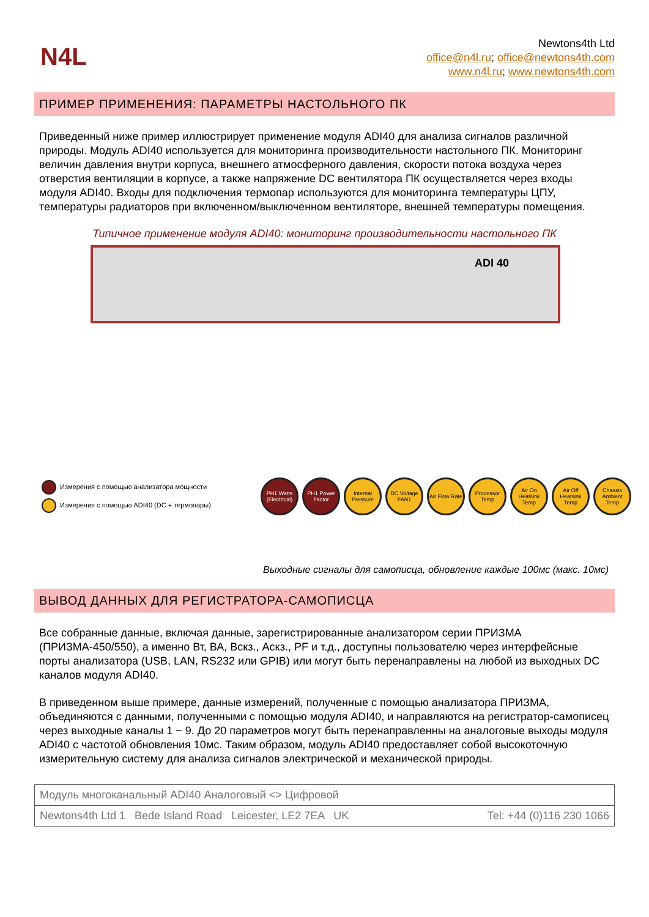N4L
Newtons4th Ltd
office@n4l.ru; office@newtons4th.com
www.n4l.ru; www.newtons4th.com
ПРИМЕР ПРИМЕНЕНИЯ: ПАРАМЕТРЫ НАСТОЛЬНОГО ПК
Приведенный ниже пример иллюстрирует применение модуля ADI40 для анализа сигналов различной природы. Модуль ADI40 используется для мониторинга производительности настольного ПК. Мониторинг величин давления внутри корпуса, внешнего атмосферного давления, скорости потока воздуха через отверстия вентиляции в корпусе, а также напряжение DC вентилятора ПК осуществляется через входы модуля ADI40. Входы для подключения термопар используются для мониторинга температуры ЦПУ, температуры радиаторов при включенном/выключенном вентиляторе, внешней температуры помещения.
Типичное применение модуля ADI40: мониторинг производительности настольного ПК
ADI 40
Измерения с помощью анализатора мощности
Измерения с помощью ADI40 (DC + термопары)
PH1 Watts (Electrical)
PH1 Power Factor
Internal Pressure
DC Voltage FAN1
Air Flow Rate
Processor Temp
Air On Heatsink Temp
Air Off Heatsink Temp
Chassis Ambient Temp
Выходные сигналы для самописца, обновление каждые 100мс (макс. 10мс)
ВЫВОД ДАННЫХ ДЛЯ РЕГИСТРАТОРА-САМОПИСЦА
Все собранные данные, включая данные, зарегистрированные анализатором серии ПРИЗМА (ПРИЗМА-450/550), а именно Вт, ВА, Вскз., Аскз., PF и т.д., доступны пользователю через интерфейсные порты анализатора (USB, LAN, RS232 или GPIB) или могут быть перенаправлены на любой из выходных DC каналов модуля ADI40.
В приведенном выше примере, данные измерений, полученные с помощью анализатора ПРИЗМА, объединяются с данными, полученными с помощью модуля ADI40, и направляются на регистратор-самописец через выходные каналы 1 ~ 9. До 20 параметров могут быть перенаправленны на аналоговые выходы модуля ADI40 с частотой обновления 10мс. Таким образом, модуль ADI40 предоставляет собой высокоточную измерительную систему для анализа сигналов электрической и механической природы.
Модуль многоканальный ADI40 Аналоговый <> Цифровой
Newtons4th Ltd 1 Bede Island Road Leicester, LE2 7EA UK Tel: +44 (0)116 230 1066